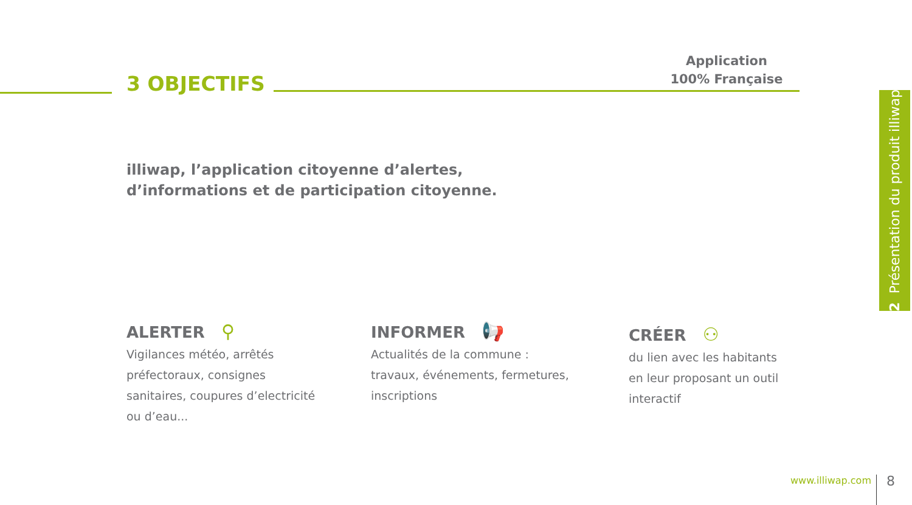Application
100% Française
3 OBJECTIFS
illiwap, l’application citoyenne d’alertes,
d’informations et de participation citoyenne.
ALERTER ⚲
Vigilances météo, arrêtés préfectoraux, consignes sanitaires, coupures d’electricité ou d’eau...
INFORMER 📢
Actualités de la commune : travaux, événements, fermetures, inscriptions
CRÉER ⚇
du lien avec les habitants en leur proposant un outil interactif
2 Présentation du produit illiwap
www.illiwap.com 8